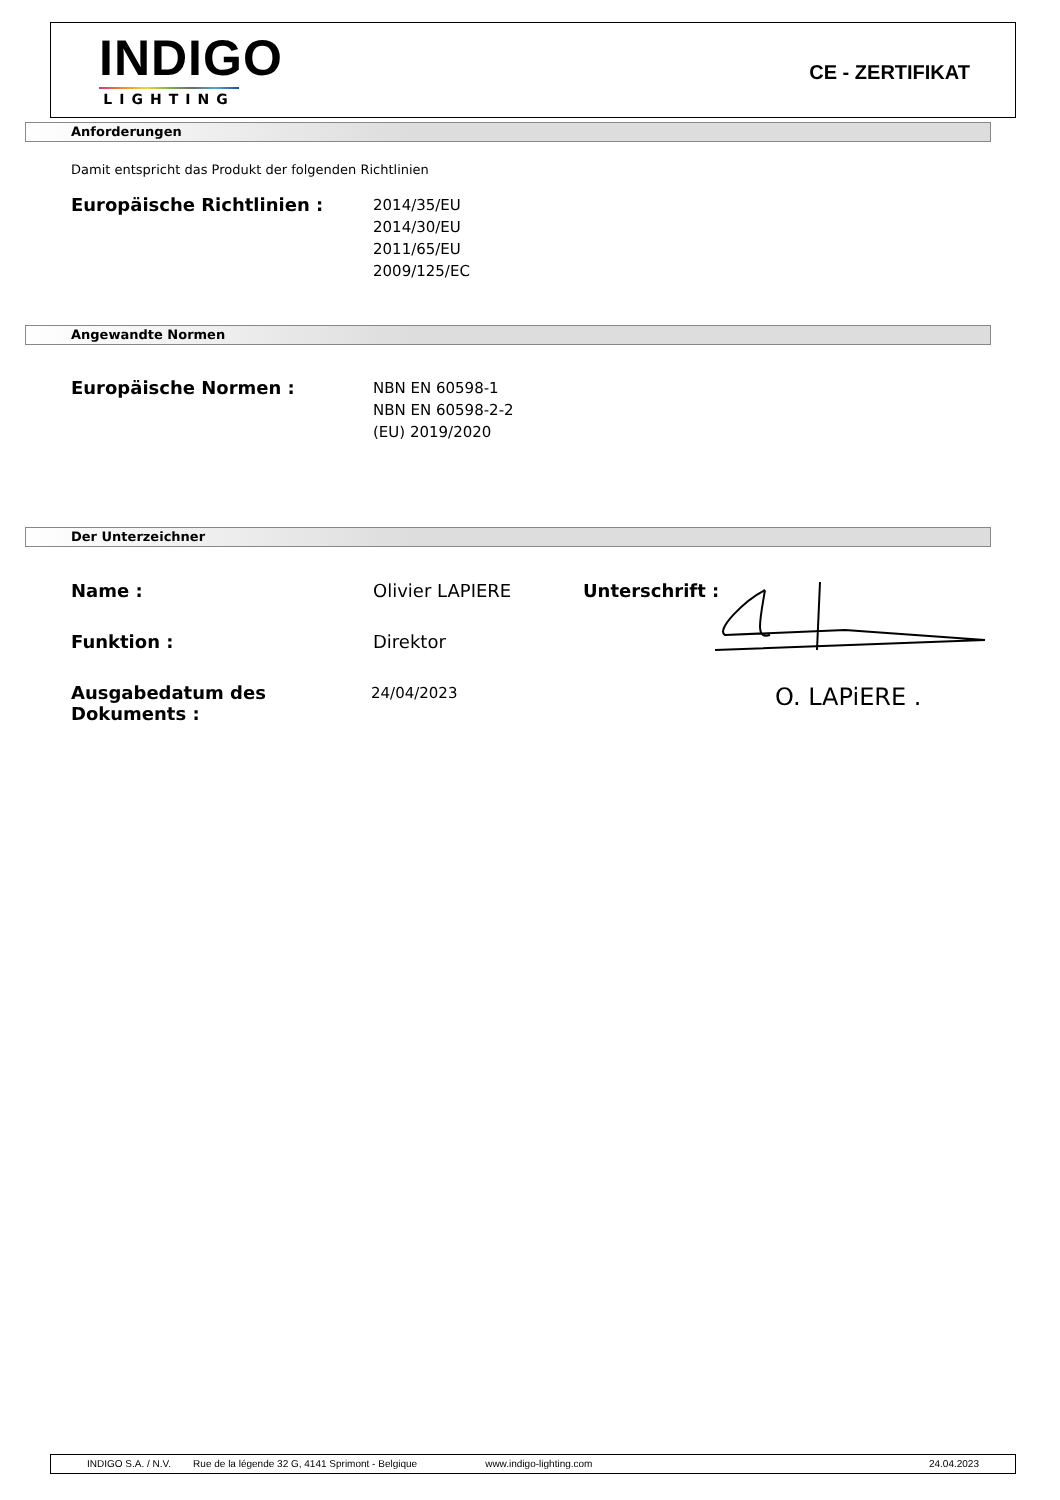INDIGO
LIGHTING
CE - ZERTIFIKAT
Anforderungen
Damit entspricht das Produkt der folgenden Richtlinien
Europäische Richtlinien :
2014/35/EU
2014/30/EU
2011/65/EU
2009/125/EC
Angewandte Normen
Europäische Normen :
NBN EN 60598-1
NBN EN 60598-2-2
(EU) 2019/2020
Der Unterzeichner
Name :
Olivier LAPIERE
Unterschrift :
Funktion :
Direktor
Ausgabedatum des Dokuments :
24/04/2023
O. LAPiERE .
INDIGO S.A. / N.V. Rue de la légende 32 G, 4141 Sprimont - Belgique www.indigo-lighting.com 24.04.2023